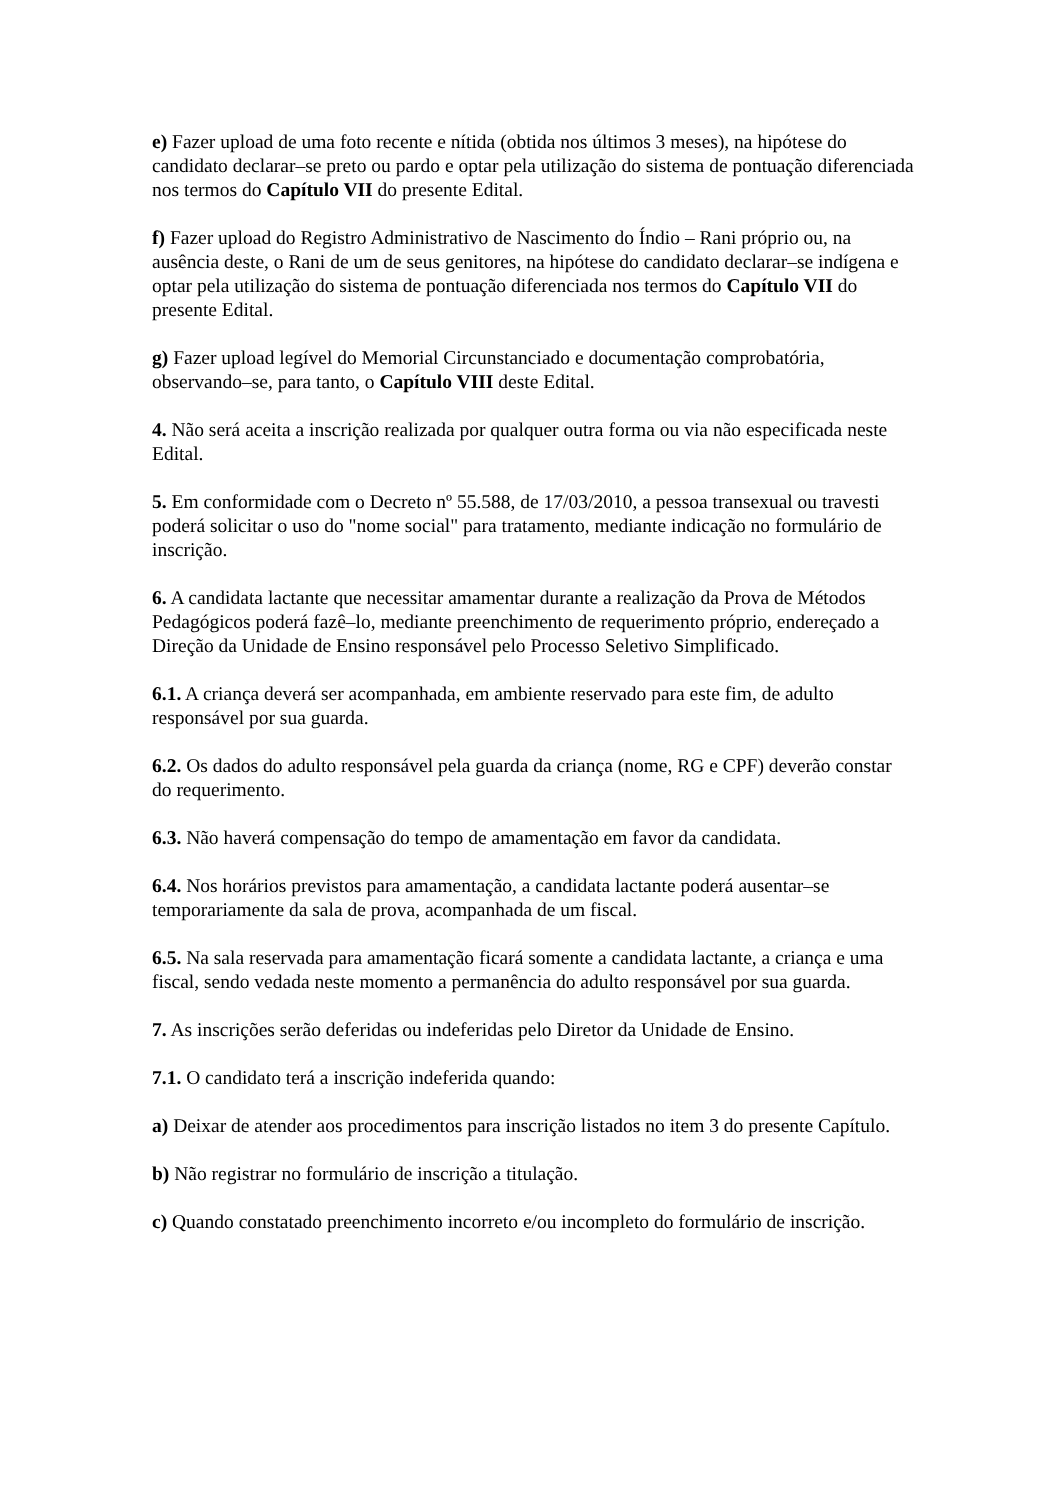e) Fazer upload de uma foto recente e nítida (obtida nos últimos 3 meses), na hipótese do candidato declarar–se preto ou pardo e optar pela utilização do sistema de pontuação diferenciada nos termos do Capítulo VII do presente Edital.
f) Fazer upload do Registro Administrativo de Nascimento do Índio – Rani próprio ou, na ausência deste, o Rani de um de seus genitores, na hipótese do candidato declarar–se indígena e optar pela utilização do sistema de pontuação diferenciada nos termos do Capítulo VII do presente Edital.
g) Fazer upload legível do Memorial Circunstanciado e documentação comprobatória, observando–se, para tanto, o Capítulo VIII deste Edital.
4. Não será aceita a inscrição realizada por qualquer outra forma ou via não especificada neste Edital.
5. Em conformidade com o Decreto nº 55.588, de 17/03/2010, a pessoa transexual ou travesti poderá solicitar o uso do "nome social" para tratamento, mediante indicação no formulário de inscrição.
6. A candidata lactante que necessitar amamentar durante a realização da Prova de Métodos Pedagógicos poderá fazê–lo, mediante preenchimento de requerimento próprio, endereçado a Direção da Unidade de Ensino responsável pelo Processo Seletivo Simplificado.
6.1. A criança deverá ser acompanhada, em ambiente reservado para este fim, de adulto responsável por sua guarda.
6.2. Os dados do adulto responsável pela guarda da criança (nome, RG e CPF) deverão constar do requerimento.
6.3. Não haverá compensação do tempo de amamentação em favor da candidata.
6.4. Nos horários previstos para amamentação, a candidata lactante poderá ausentar–se temporariamente da sala de prova, acompanhada de um fiscal.
6.5. Na sala reservada para amamentação ficará somente a candidata lactante, a criança e uma fiscal, sendo vedada neste momento a permanência do adulto responsável por sua guarda.
7. As inscrições serão deferidas ou indeferidas pelo Diretor da Unidade de Ensino.
7.1. O candidato terá a inscrição indeferida quando:
a) Deixar de atender aos procedimentos para inscrição listados no item 3 do presente Capítulo.
b) Não registrar no formulário de inscrição a titulação.
c) Quando constatado preenchimento incorreto e/ou incompleto do formulário de inscrição.